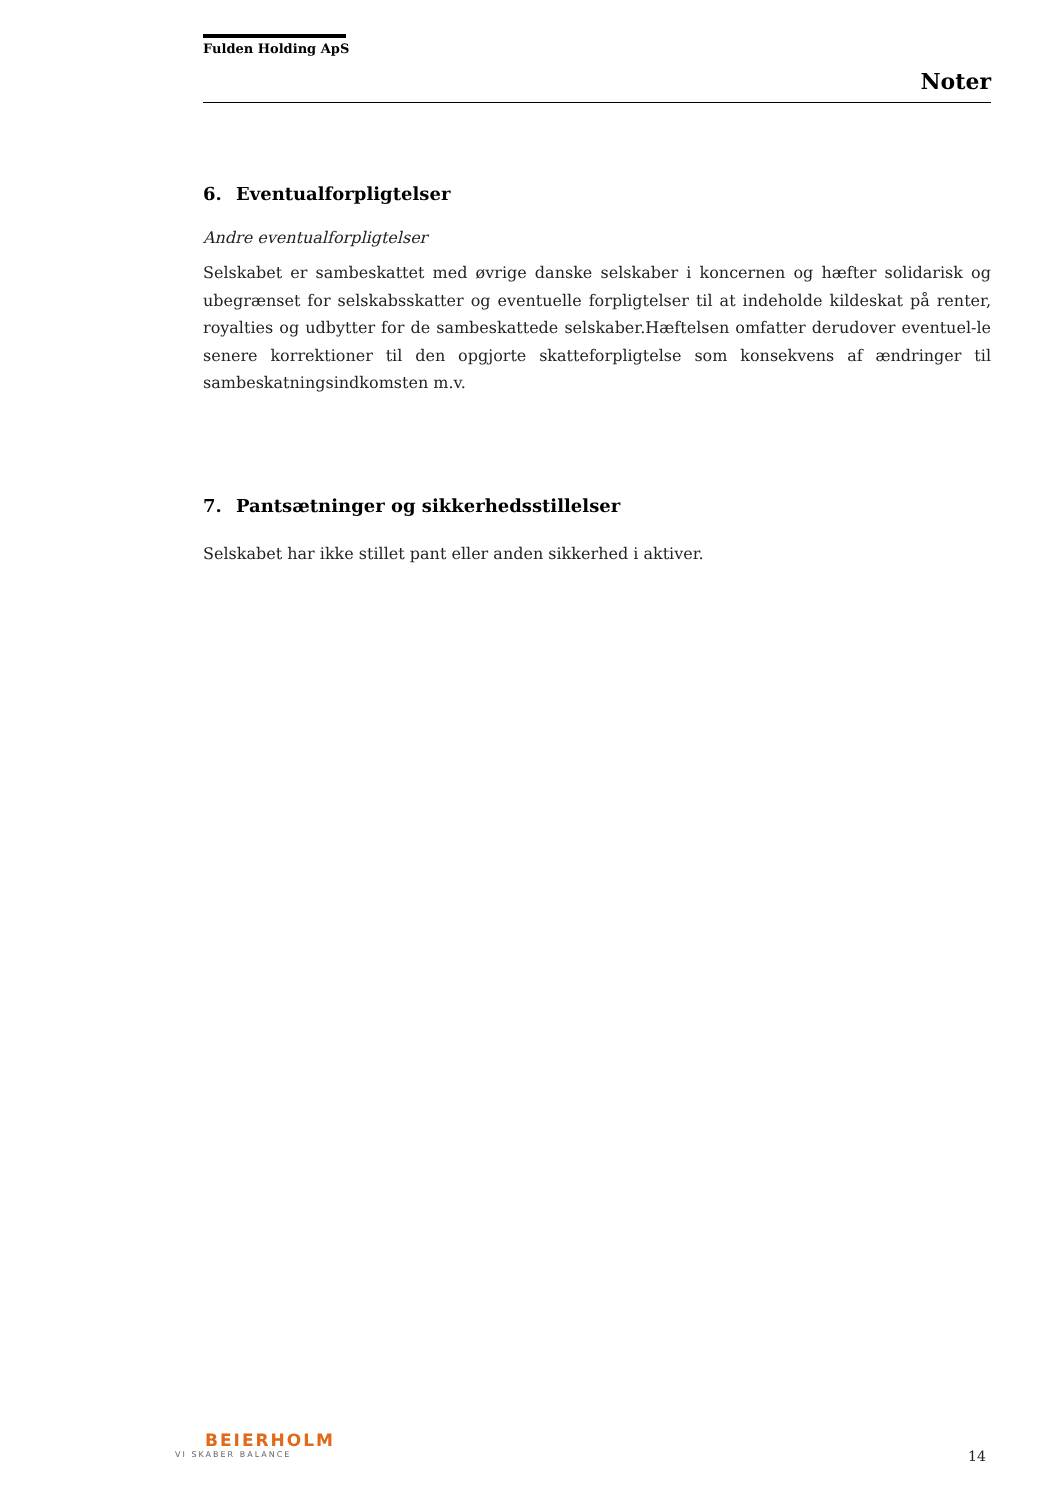Fulden Holding ApS
Noter
6. Eventualforpligtelser
Andre eventualforpligtelser
Selskabet er sambeskattet med øvrige danske selskaber i koncernen og hæfter solidarisk og ubegrænset for selskabsskatter og eventuelle forpligtelser til at indeholde kildeskat på renter, royalties og udbytter for de sambeskattede selskaber.Hæftelsen omfatter derudover eventuel-le senere korrektioner til den opgjorte skatteforpligtelse som konsekvens af ændringer til sambeskatningsindkomsten m.v.
7. Pantsætninger og sikkerhedsstillelser
Selskabet har ikke stillet pant eller anden sikkerhed i aktiver.
BEIERHOLM
VI SKABER BALANCE
14